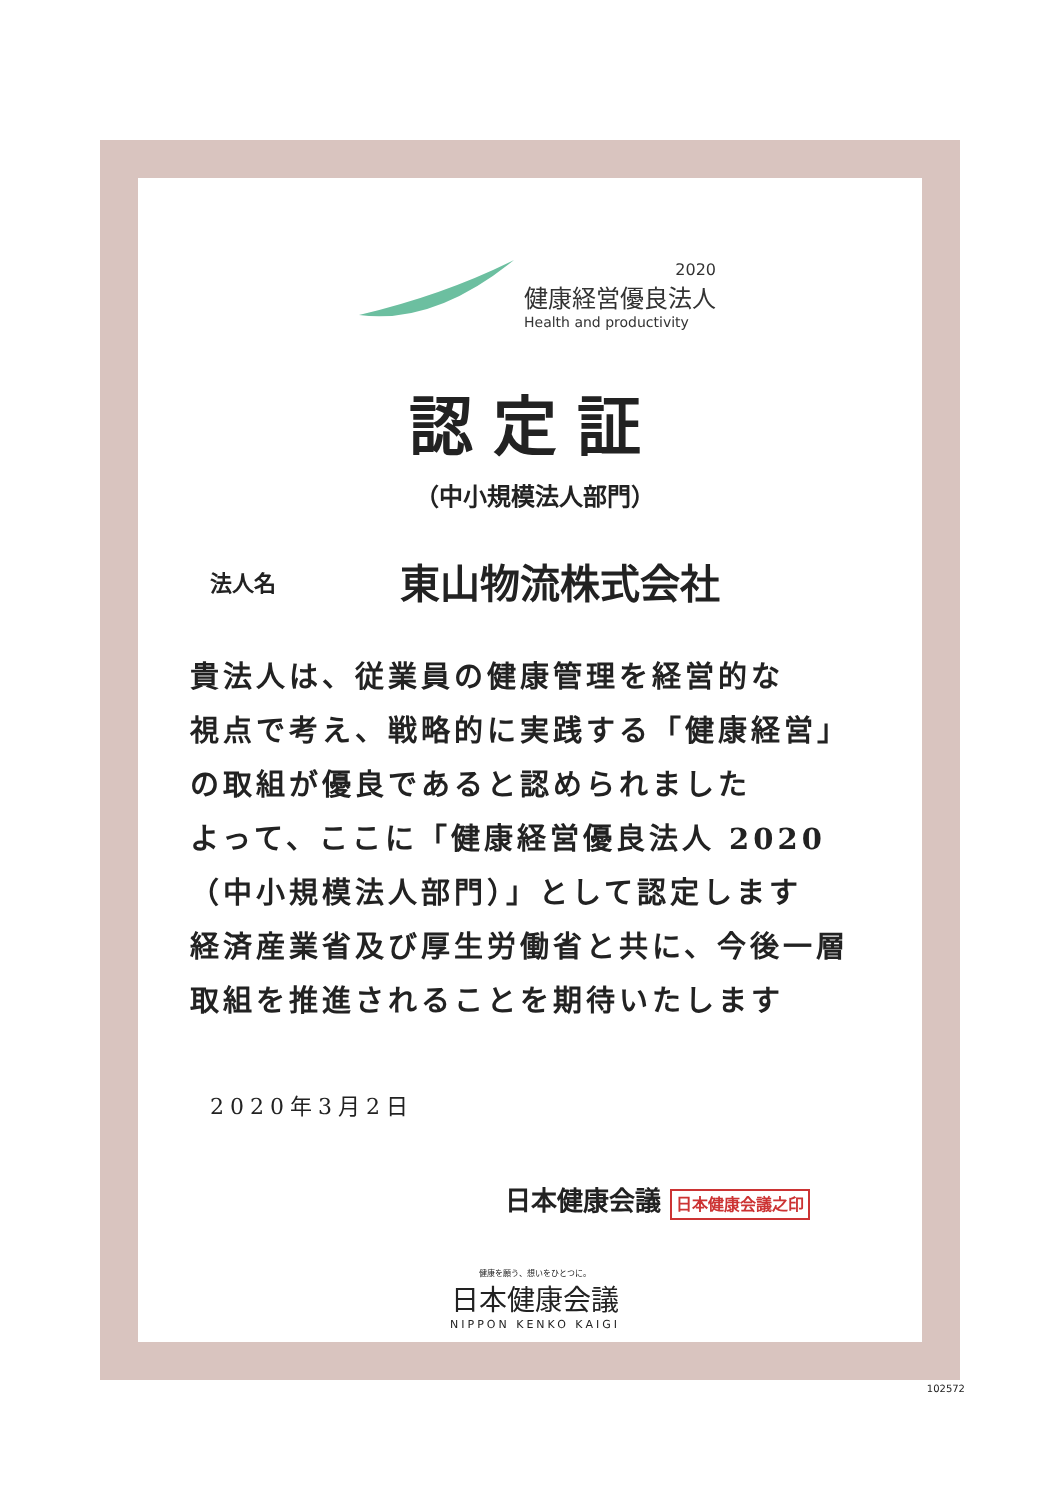2020
健康経営優良法人
Health and productivity
認定証
（中小規模法人部門）
法人名 東山物流株式会社
貴法人は、従業員の健康管理を経営的な
視点で考え、戦略的に実践する「健康経営」
の取組が優良であると認められました
よって、ここに「健康経営優良法人 2020
（中小規模法人部門）」として認定します
経済産業省及び厚生労働省と共に、今後一層
取組を推進されることを期待いたします
2020年3月2日
日本健康会議 日本健康会議之印
健康を願う、想いをひとつに。
日本健康会議
NIPPON KENKO KAIGI
102572